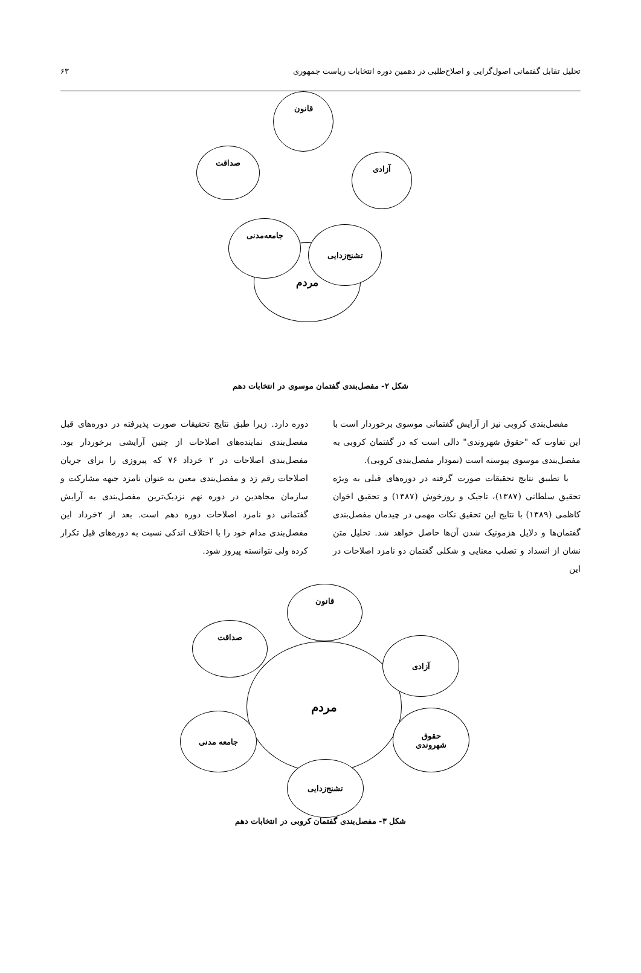تحلیل تقابل گفتمانی اصول‌گرایی و اصلاح‌طلبی در دهمین دوره انتخابات ریاست جمهوری ۶۳
مردم
قانون
صداقت
آزادی
جامعه‌مدنی
تشنج‌زدایی
شکل ۲- مفصل‌بندی گفتمان موسوی در انتخابات دهم
مفصل‌بندی کروبی نیز از آرایش گفتمانی موسوی برخوردار است با این تفاوت که "حقوق شهروندی" دالی است که در گفتمان کروبی به مفصل‌بندی موسوی پیوسته است (نمودار مفصل‌بندی کروبی).
با تطبیق نتایج تحقیقات صورت گرفته در دوره‌های قبلی به ویژه تحقیق سلطانی (۱۳۸۷)، تاجیک و روزخوش (۱۳۸۷) و تحقیق اخوان کاظمی (۱۳۸۹) با نتایج این تحقیق نکات مهمی در چیدمان مفصل‌بندی گفتمان‌ها و دلایل هژمونیک شدن آن‌ها حاصل خواهد شد. تحلیل متن نشان از انسداد و تصلب معنایی و شکلی گفتمان دو نامزد اصلاحات در این
دوره دارد. زیرا طبق نتایج تحقیقات صورت پذیرفته در دوره‌های قبل مفصل‌بندی نماینده‌های اصلاحات از چنین آرایشی برخوردار بود. مفصل‌بندی اصلاحات در ۲ خرداد ۷۶ که پیروزی را برای جریان اصلاحات رقم زد و مفصل‌بندی معین به عنوان نامزد جبهه مشارکت و سازمان مجاهدین در دوره نهم نزدیک‌ترین مفصل‌بندی به آرایش گفتمانی دو نامزد اصلاحات دوره دهم است. بعد از ۲خرداد این مفصل‌بندی مدام خود را با اختلاف اندکی نسبت به دوره‌های قبل تکرار کرده ولی نتوانسته پیروز شود.
مردم
قانون
صداقت
آزادی
حقوق
شهروندی
جامعه مدنی
تشنج‌زدایی
شکل ۳- مفصل‌بندی گفتمان کروبی در انتخابات دهم